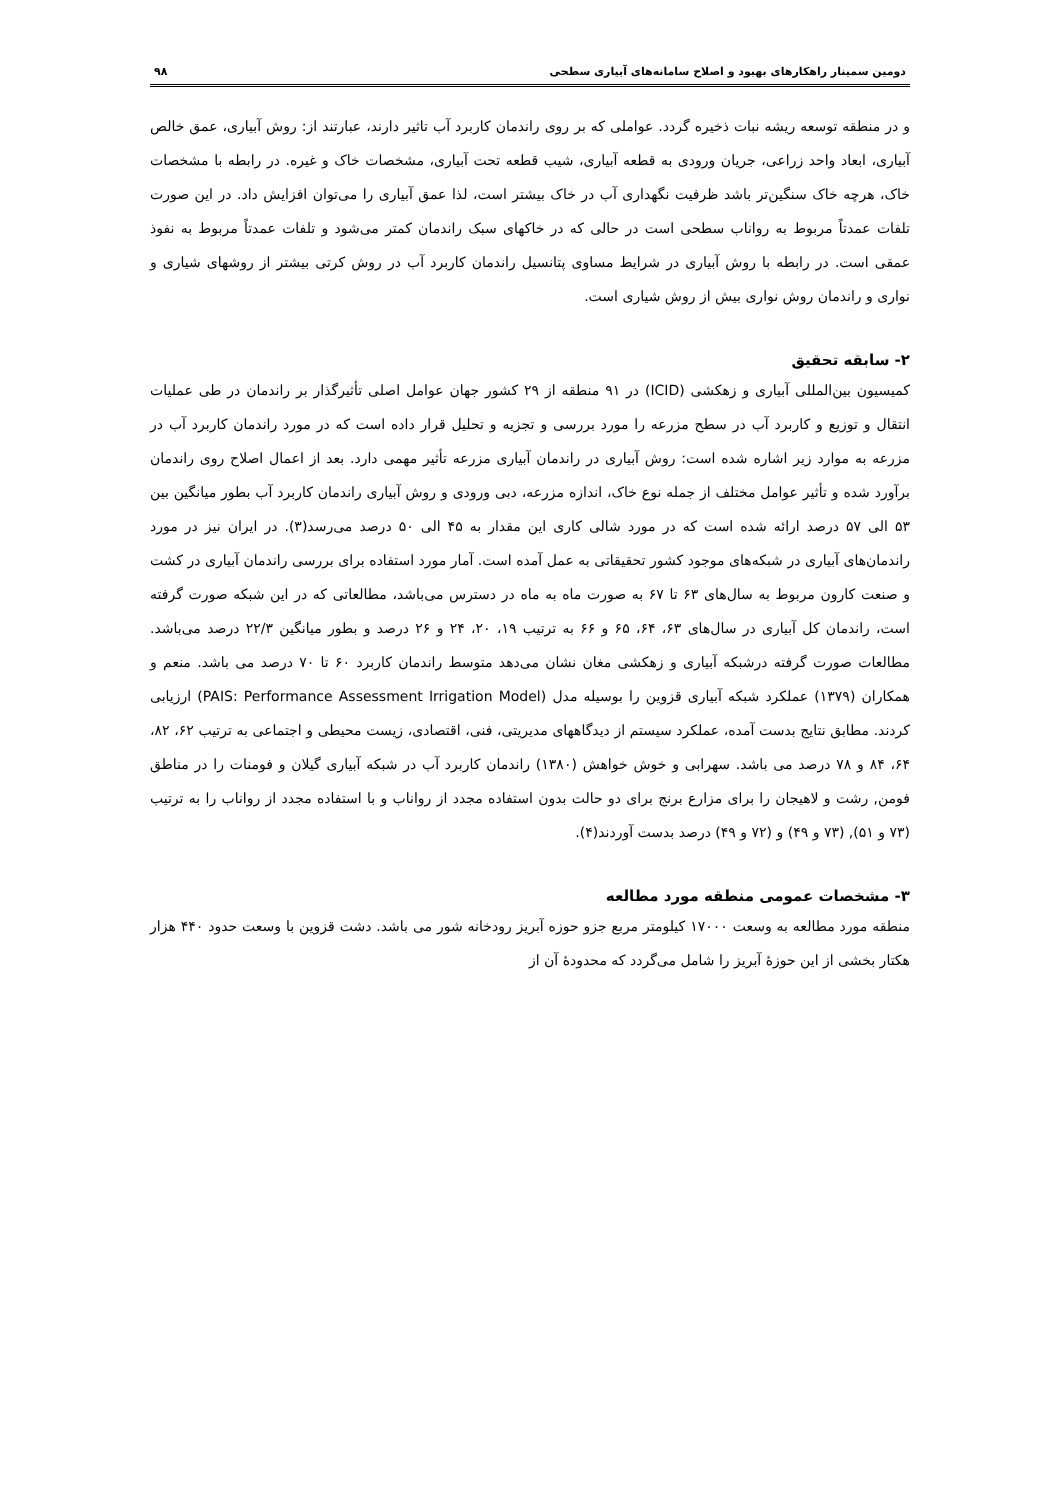دومین سمینار راهکارهای بهبود و اصلاح سامانه‌های آبیاری سطحی ۹۸
و در منطقه توسعه ریشه نبات ذخیره گردد. عواملی که بر روی راندمان کاربرد آب تاثیر دارند، عبارتند از: روش آبیاری، عمق خالص آبیاری، ابعاد واحد زراعی، جریان ورودی به قطعه آبیاری، شیب قطعه تحت آبیاری، مشخصات خاک و غیره. در رابطه با مشخصات خاک، هرچه خاک سنگین‌تر باشد ظرفیت نگهداری آب در خاک بیشتر است، لذا عمق آبیاری را می‌توان افزایش داد. در این صورت تلفات عمدتاً مربوط به رواناب سطحی است در حالی که در خاکهای سبک راندمان کمتر می‌شود و تلفات عمدتاً مربوط به نفوذ عمقی است. در رابطه با روش آبیاری در شرایط مساوی پتانسیل راندمان کاربرد آب در روش کرتی بیشتر از روشهای شیاری و نواری و راندمان روش نواری بیش از روش شیاری است.
۲- سابقه تحقیق
کمیسیون بین‌المللی آبیاری و زهکشی (ICID) در ۹۱ منطقه از ۲۹ کشور جهان عوامل اصلی تأثیرگذار بر راندمان در طی عملیات انتقال و توزیع و کاربرد آب در سطح مزرعه را مورد بررسی و تجزیه و تحلیل قرار داده است که در مورد راندمان کاربرد آب در مزرعه به موارد زیر اشاره شده است: روش آبیاری در راندمان آبیاری مزرعه تأثیر مهمی دارد. بعد از اعمال اصلاح روی راندمان برآورد شده و تأثیر عوامل مختلف از جمله نوع خاک، اندازه مزرعه، دبی ورودی و روش آبیاری راندمان کاربرد آب بطور میانگین بین ۵۳ الی ۵۷ درصد ارائه شده است که در مورد شالی کاری این مقدار به ۴۵ الی ۵۰ درصد می‌رسد(۳). در ایران نیز در مورد راندمان‌های آبیاری در شبکه‌های موجود کشور تحقیقاتی به عمل آمده است. آمار مورد استفاده برای بررسی راندمان آبیاری در کشت و صنعت کارون مربوط به سال‌های ۶۳ تا ۶۷ به صورت ماه به ماه در دسترس می‌باشد، مطالعاتی که در این شبکه صورت گرفته است، راندمان کل آبیاری در سال‌های ۶۳، ۶۴، ۶۵ و ۶۶ به ترتیب ۱۹، ۲۰، ۲۴ و ۲۶ درصد و بطور میانگین ۲۲/۳ درصد می‌باشد. مطالعات صورت گرفته درشبکه آبیاری و زهکشی مغان نشان می‌دهد متوسط راندمان کاربرد ۶۰ تا ۷۰ درصد می باشد. منعم و همکاران (۱۳۷۹) عملکرد شبکه آبیاری قزوین را بوسیله مدل (PAIS: Performance Assessment Irrigation Model) ارزیابی کردند. مطابق نتایج بدست آمده، عملکرد سیستم از دیدگاههای مدیریتی، فنی، اقتصادی، زیست محیطی و اجتماعی به ترتیب ۶۲، ۸۲، ۶۴، ۸۴ و ۷۸ درصد می باشد. سهرابی و خوش خواهش (۱۳۸۰) راندمان کاربرد آب در شبکه آبیاری گیلان و فومنات را در مناطق فومن, رشت و لاهیجان را برای مزارع برنج برای دو حالت بدون استفاده مجدد از رواناب و با استفاده مجدد از رواناب را به ترتیب (۷۳ و ۵۱), (۷۳ و ۴۹) و (۷۲ و ۴۹) درصد بدست آوردند(۴).
۳- مشخصات عمومی منطقه مورد مطالعه
منطقه مورد مطالعه به وسعت ۱۷۰۰۰ کیلومتر مربع جزو حوزه آبریز رودخانه شور می باشد. دشت قزوین با وسعت حدود ۴۴۰ هزار هکتار بخشی از این حوزهٔ آبریز را شامل می‌گردد که محدودهٔ آن از